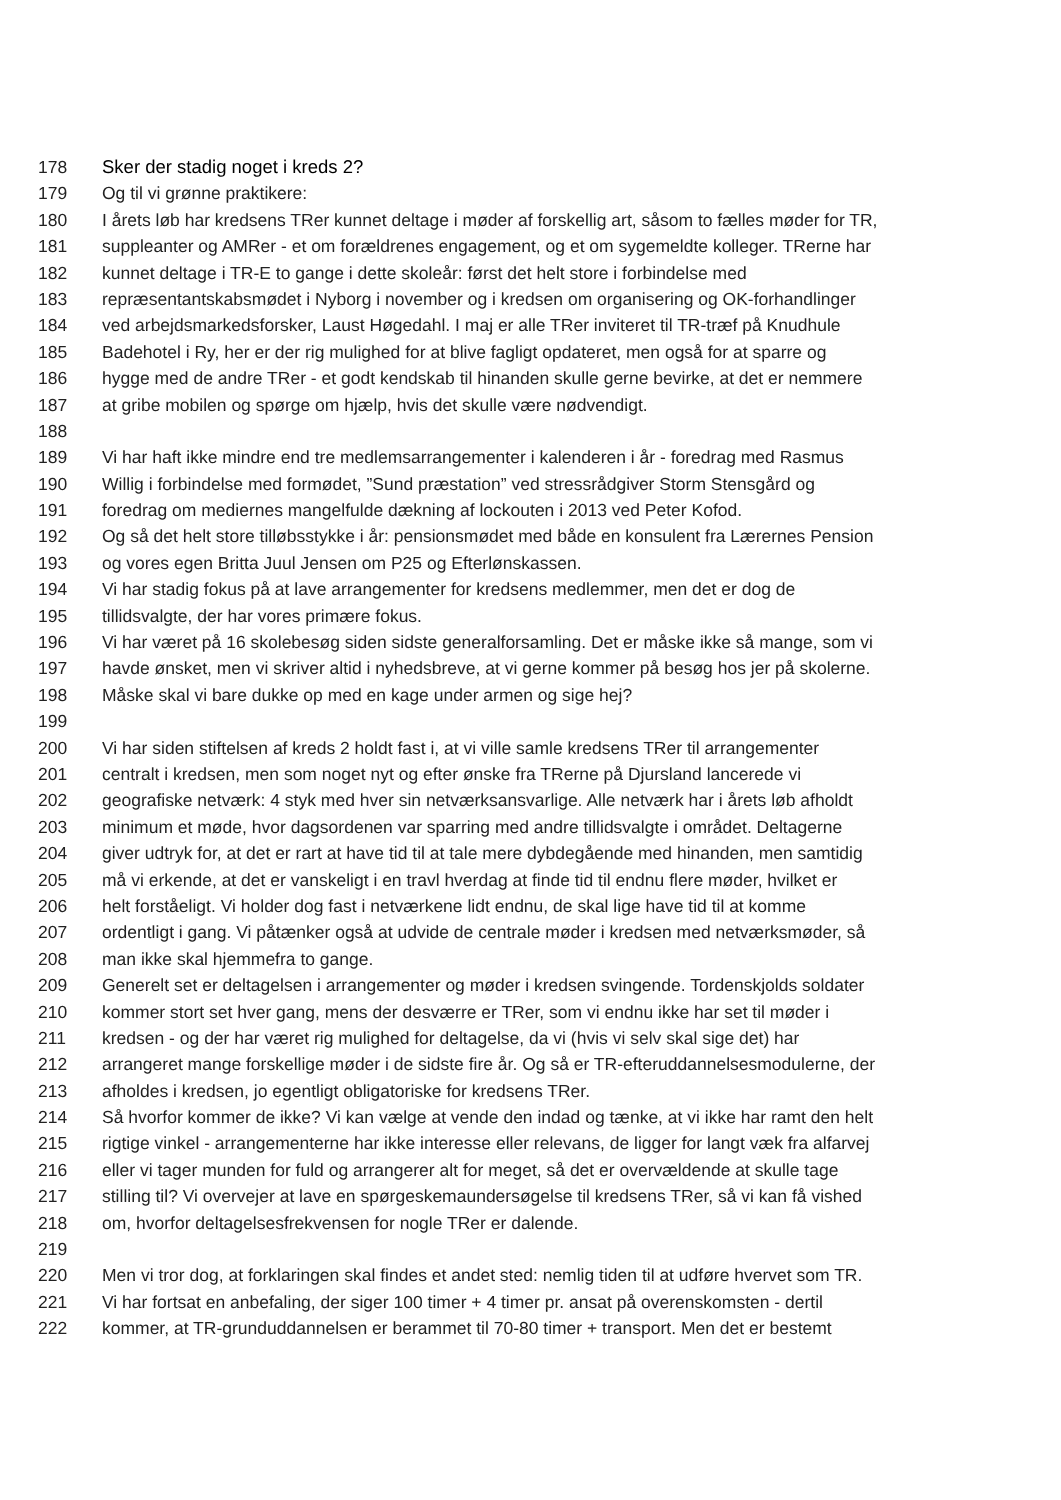178 Sker der stadig noget i kreds 2?
179 Og til vi grønne praktikere:
180 I årets løb har kredsens TRer kunnet deltage i møder af forskellig art, såsom to fælles møder for TR,
181 suppleanter og AMRer - et om forældrenes engagement, og et om sygemeldte kolleger. TRerne har
182 kunnet deltage i TR-E to gange i dette skoleår: først det helt store i forbindelse med
183 repræsentantskabsmødet i Nyborg i november og i kredsen om organisering og OK-forhandlinger
184 ved arbejdsmarkedsforsker, Laust Høgedahl. I maj er alle TRer inviteret til TR-træf på Knudhule
185 Badehotel i Ry, her er der rig mulighed for at blive fagligt opdateret, men også for at sparre og
186 hygge med de andre TRer - et godt kendskab til hinanden skulle gerne bevirke, at det er nemmere
187 at gribe mobilen og spørge om hjælp, hvis det skulle være nødvendigt.
188
189 Vi har haft ikke mindre end tre medlemsarrangementer i kalenderen i år - foredrag med Rasmus
190 Willig i forbindelse med formødet, ”Sund præstation” ved stressrådgiver Storm Stensgård og
191 foredrag om mediernes mangelfulde dækning af lockouten i 2013 ved Peter Kofod.
192 Og så det helt store tilløbsstykke i år: pensionsmødet med både en konsulent fra Lærernes Pension
193 og vores egen Britta Juul Jensen om P25 og Efterlønskassen.
194 Vi har stadig fokus på at lave arrangementer for kredsens medlemmer, men det er dog de
195 tillidsvalgte, der har vores primære fokus.
196 Vi har været på 16 skolebesøg siden sidste generalforsamling. Det er måske ikke så mange, som vi
197 havde ønsket, men vi skriver altid i nyhedsbreve, at vi gerne kommer på besøg hos jer på skolerne.
198 Måske skal vi bare dukke op med en kage under armen og sige hej?
199
200 Vi har siden stiftelsen af kreds 2 holdt fast i, at vi ville samle kredsens TRer til arrangementer
201 centralt i kredsen, men som noget nyt og efter ønske fra TRerne på Djursland lancerede vi
202 geografiske netværk: 4 styk med hver sin netværksansvarlige. Alle netværk har i årets løb afholdt
203 minimum et møde, hvor dagsordenen var sparring med andre tillidsvalgte i området. Deltagerne
204 giver udtryk for, at det er rart at have tid til at tale mere dybdegående med hinanden, men samtidig
205 må vi erkende, at det er vanskeligt i en travl hverdag at finde tid til endnu flere møder, hvilket er
206 helt forståeligt. Vi holder dog fast i netværkene lidt endnu, de skal lige have tid til at komme
207 ordentligt i gang. Vi påtænker også at udvide de centrale møder i kredsen med netværksmøder, så
208 man ikke skal hjemmefra to gange.
209 Generelt set er deltagelsen i arrangementer og møder i kredsen svingende. Tordenskjolds soldater
210 kommer stort set hver gang, mens der desværre er TRer, som vi endnu ikke har set til møder i
211 kredsen - og der har været rig mulighed for deltagelse, da vi (hvis vi selv skal sige det) har
212 arrangeret mange forskellige møder i de sidste fire år. Og så er TR-efteruddannelsesmodulerne, der
213 afholdes i kredsen, jo egentligt obligatoriske for kredsens TRer.
214 Så hvorfor kommer de ikke? Vi kan vælge at vende den indad og tænke, at vi ikke har ramt den helt
215 rigtige vinkel - arrangementerne har ikke interesse eller relevans, de ligger for langt væk fra alfarvej
216 eller vi tager munden for fuld og arrangerer alt for meget, så det er overvældende at skulle tage
217 stilling til? Vi overvejer at lave en spørgeskemaundersøgelse til kredsens TRer, så vi kan få vished
218 om, hvorfor deltagelsesfrekvensen for nogle TRer er dalende.
219
220 Men vi tror dog, at forklaringen skal findes et andet sted: nemlig tiden til at udføre hvervet som TR.
221 Vi har fortsat en anbefaling, der siger 100 timer + 4 timer pr. ansat på overenskomsten - dertil
222 kommer, at TR-grunduddannelsen er berammet til 70-80 timer + transport. Men det er bestemt